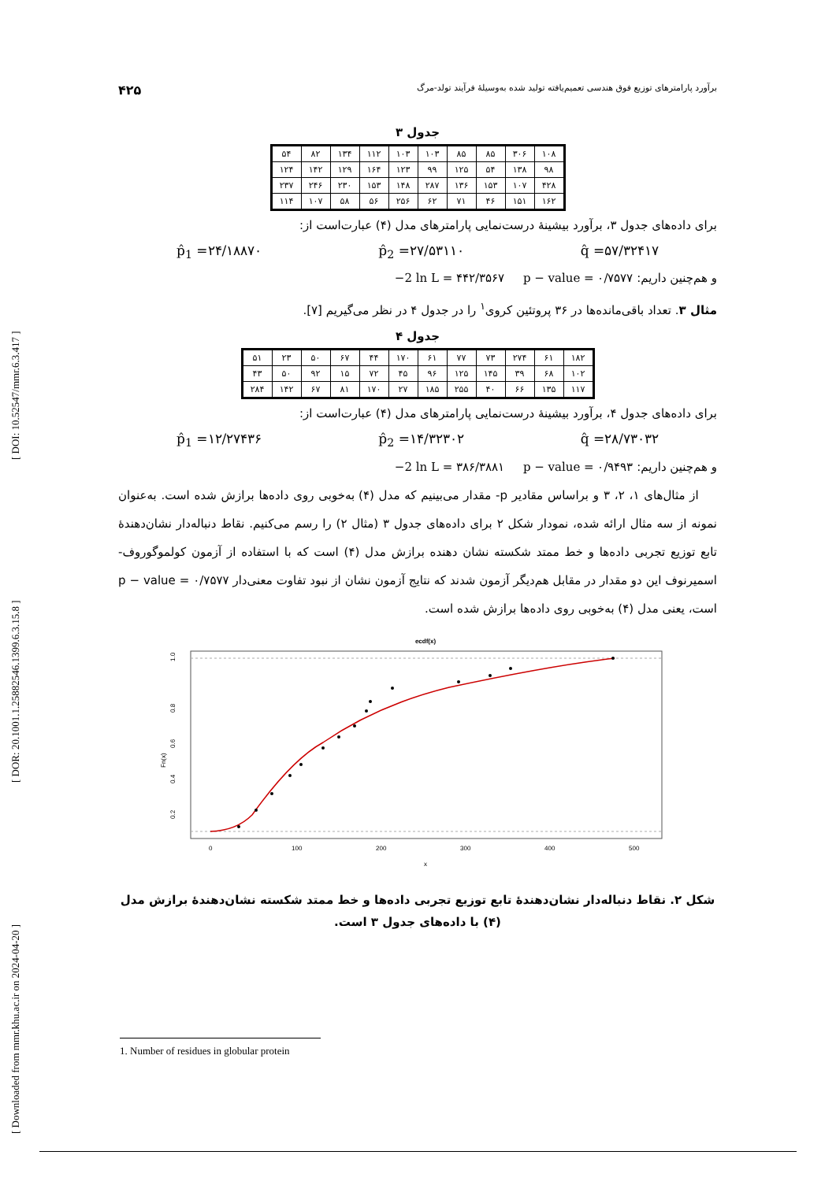[ Downloaded from mmr.khu.ac.ir on 2024-04-20 ] [ DOR: 20.1001.1.25882546.1399.6.3.15.8 ] [ DOI: 10.52547/mmr.6.3.417 ]
برآورد پارامترهای توزیع فوق هندسی تعمیم‌یافته تولید شده به‌وسیلهٔ فرآیند تولد-مرگ ۴۲۵
جدول ۳
| ۱۰۸ | ۳۰۶ | ۸۵ | ۸۵ | ۱۰۳ | ۱۰۳ | ۱۱۲ | ۱۳۴ | ۸۲ | ۵۴ |
| ۹۸ | ۱۳۸ | ۵۴ | ۱۲۵ | ۹۹ | ۱۲۳ | ۱۶۴ | ۱۲۹ | ۱۴۲ | ۱۲۴ |
| ۴۲۸ | ۱۰۷ | ۱۵۳ | ۱۳۶ | ۲۸۷ | ۱۴۸ | ۱۵۳ | ۲۳۰ | ۲۴۶ | ۲۳۷ |
| ۱۶۲ | ۱۵۱ | ۴۶ | ۷۱ | ۶۲ | ۲۵۶ | ۵۶ | ۵۸ | ۱۰۷ | ۱۱۴ |
برای داده‌های جدول ۳، برآورد بیشینهٔ درست‌نمایی پارامترهای مدل (۴) عبارت‌است از:
p̂<sub>1</sub> =۲۴/۱۸۸۷۰ p̂<sub>2</sub> =۲۷/۵۳۱۱۰ q̂ =۵۷/۳۲۴۱۷
و هم‌چنین داریم: −2 ln L = ۴۴۲/۳۵۶۷ p − value = ۰/۷۵۷۷
مثال ۳. تعداد باقی‌مانده‌ها در ۳۶ پروتئین کروی<sup>۱</sup> را در جدول ۴ در نظر می‌گیریم [۷].
جدول ۴
| ۱۸۲ | ۶۱ | ۲۷۴ | ۷۳ | ۷۷ | ۶۱ | ۱۷۰ | ۴۴ | ۶۷ | ۵۰ | ۲۳ | ۵۱ |
| ۱۰۲ | ۶۸ | ۳۹ | ۱۴۵ | ۱۲۵ | ۹۶ | ۴۵ | ۷۲ | ۱۵ | ۹۲ | ۵۰ | ۴۳ |
| ۱۱۷ | ۱۳۵ | ۶۶ | ۴۰ | ۲۵۵ | ۱۸۵ | ۲۷ | ۱۷۰ | ۸۱ | ۶۷ | ۱۴۲ | ۲۸۴ |
برای داده‌های جدول ۴، برآورد بیشینهٔ درست‌نمایی پارامترهای مدل (۴) عبارت‌است از:
p̂<sub>1</sub> =۱۲/۲۷۴۳۶ p̂<sub>2</sub> =۱۴/۳۲۳۰۲ q̂ =۲۸/۷۳۰۳۲
و هم‌چنین داریم: −2 ln L = ۳۸۶/۳۸۸۱ p − value = ۰/۹۴۹۳
از مثال‌های ۱، ۲، ۳ و براساس مقادیر p- مقدار می‌بینیم که مدل (۴) به‌خوبی روی داده‌ها برازش شده است. به‌عنوان نمونه از سه مثال ارائه شده، نمودار شکل ۲ برای داده‌های جدول ۳ (مثال ۲) را رسم می‌کنیم. نقاط دنباله‌دار نشان‌دهندهٔ تابع توزیع تجربی داده‌ها و خط ممتد شکسته نشان دهنده برازش مدل (۴) است که با استفاده از آزمون کولموگوروف- اسمیرنوف این دو مقدار در مقابل هم‌دیگر آزمون شدند که نتایج آزمون نشان از نبود تفاوت معنی‌دار p − value = ۰/۷۵۷۷ است، یعنی مدل (۴) به‌خوبی روی داده‌ها برازش شده است.
ecdf(x)
1.0
0.8
0.6
0.4
0.2
Fn(x)
0
100
200
300
400
500
x
شکل ۲. نقاط دنباله‌دار نشان‌دهندهٔ تابع توزیع تجربی داده‌ها و خط ممتد شکسته نشان‌دهندهٔ برازش مدل (۴) با داده‌های جدول ۳ است.
1. Number of residues in globular protein